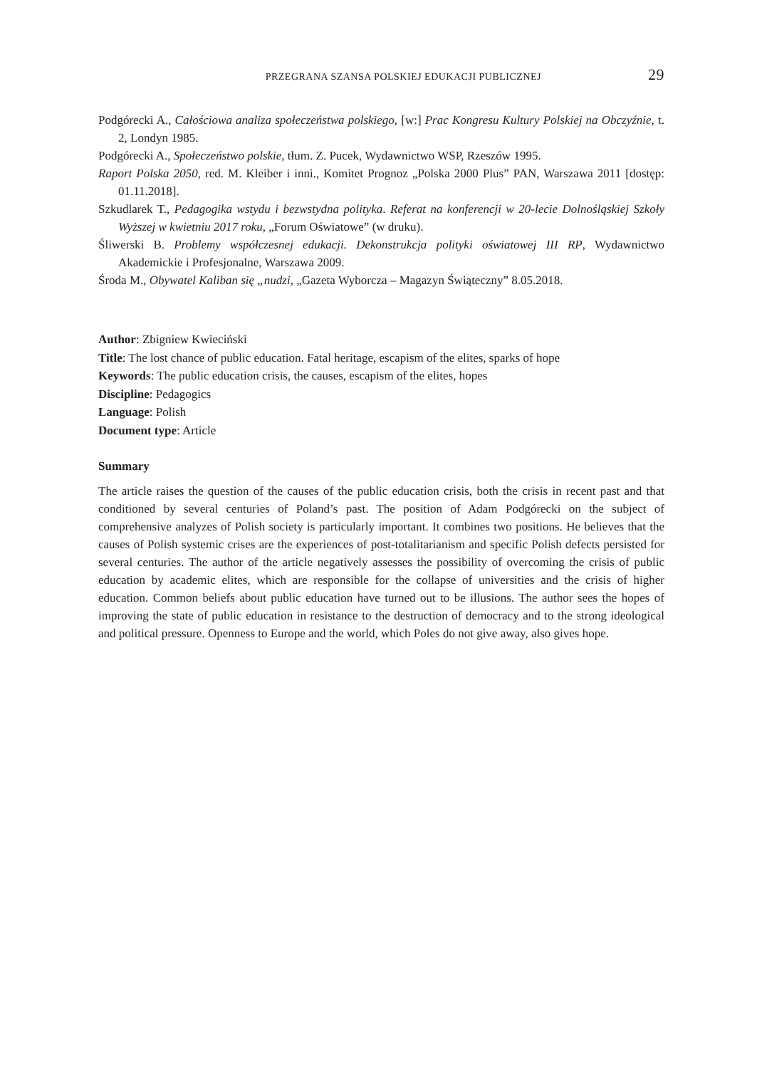PRZEGRANA SZANSA POLSKIEJ EDUKACJI PUBLICZNEJ 29
Podgórecki A., Całościowa analiza społeczeństwa polskiego, [w:] Prac Kongresu Kultury Polskiej na Obczyźnie, t. 2, Londyn 1985.
Podgórecki A., Społeczeństwo polskie, tłum. Z. Pucek, Wydawnictwo WSP, Rzeszów 1995.
Raport Polska 2050, red. M. Kleiber i inni., Komitet Prognoz „Polska 2000 Plus” PAN, Warszawa 2011 [dostęp: 01.11.2018].
Szkudlarek T., Pedagogika wstydu i bezwstydna polityka. Referat na konferencji w 20-lecie Dolno­śląskiej Szkoły Wyższej w kwietniu 2017 roku, „Forum Oświatowe” (w druku).
Śliwerski B. Problemy współczesnej edukacji. Dekonstrukcja polityki oświatowej III RP, Wydaw­nictwo Akademickie i Profesjonalne, Warszawa 2009.
Środa M., Obywatel Kaliban się „nudzi, „Gazeta Wyborcza – Magazyn Świąteczny” 8.05.2018.
Author: Zbigniew Kwieciński
Title: The lost chance of public education. Fatal heritage, escapism of the elites, sparks of hope
Keywords: The public education crisis, the causes, escapism of the elites, hopes
Discipline: Pedagogics
Language: Polish
Document type: Article
Summary
The article raises the question of the causes of the public education crisis, both the crisis in recent past and that conditioned by several centuries of Poland’s past. The position of Adam Podgórecki on the subject of comprehensive analyzes of Polish society is particularly important. It combines two positions. He believes that the causes of Polish systemic crises are the experiences of post-totalitari­anism and specific Polish defects persisted for several centuries. The author of the article negatively assesses the possibility of overcoming the crisis of public education by academic elites, which are responsible for the collapse of universities and the crisis of higher education. Common beliefs about public education have turned out to be illusions. The author sees the hopes of improving the state of public education in resistance to the destruction of democracy and to the strong ideological and political pressure. Openness to Europe and the world, which Poles do not give away, also gives hope.